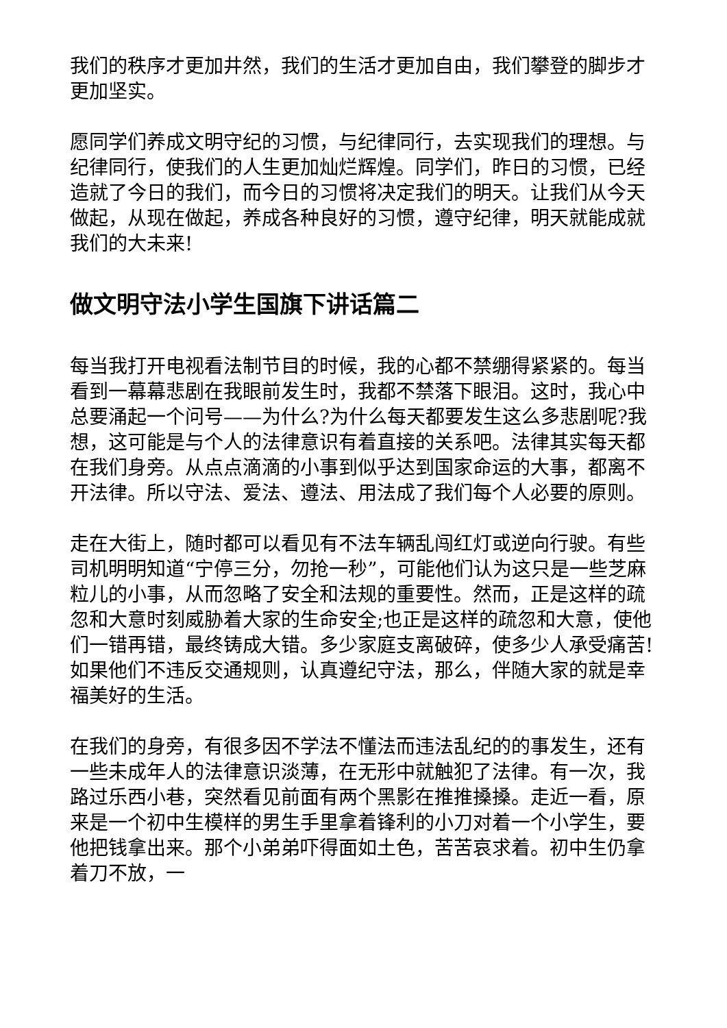我们的秩序才更加井然，我们的生活才更加自由，我们攀登的脚步才更加坚实。
愿同学们养成文明守纪的习惯，与纪律同行，去实现我们的理想。与纪律同行，使我们的人生更加灿烂辉煌。同学们，昨日的习惯，已经造就了今日的我们，而今日的习惯将决定我们的明天。让我们从今天做起，从现在做起，养成各种良好的习惯，遵守纪律，明天就能成就我们的大未来!
做文明守法小学生国旗下讲话篇二
每当我打开电视看法制节目的时候，我的心都不禁绷得紧紧的。每当看到一幕幕悲剧在我眼前发生时，我都不禁落下眼泪。这时，我心中总要涌起一个问号——为什么?为什么每天都要发生这么多悲剧呢?我想，这可能是与个人的法律意识有着直接的关系吧。法律其实每天都在我们身旁。从点点滴滴的小事到似乎达到国家命运的大事，都离不开法律。所以守法、爱法、遵法、用法成了我们每个人必要的原则。
走在大街上，随时都可以看见有不法车辆乱闯红灯或逆向行驶。有些司机明明知道“宁停三分，勿抢一秒”，可能他们认为这只是一些芝麻粒儿的小事，从而忽略了安全和法规的重要性。然而，正是这样的疏忽和大意时刻威胁着大家的生命安全;也正是这样的疏忽和大意，使他们一错再错，最终铸成大错。多少家庭支离破碎，使多少人承受痛苦!如果他们不违反交通规则，认真遵纪守法，那么，伴随大家的就是幸福美好的生活。
在我们的身旁，有很多因不学法不懂法而违法乱纪的的事发生，还有一些未成年人的法律意识淡薄，在无形中就触犯了法律。有一次，我路过乐西小巷，突然看见前面有两个黑影在推推搡搡。走近一看，原来是一个初中生模样的男生手里拿着锋利的小刀对着一个小学生，要他把钱拿出来。那个小弟弟吓得面如土色，苦苦哀求着。初中生仍拿着刀不放，一